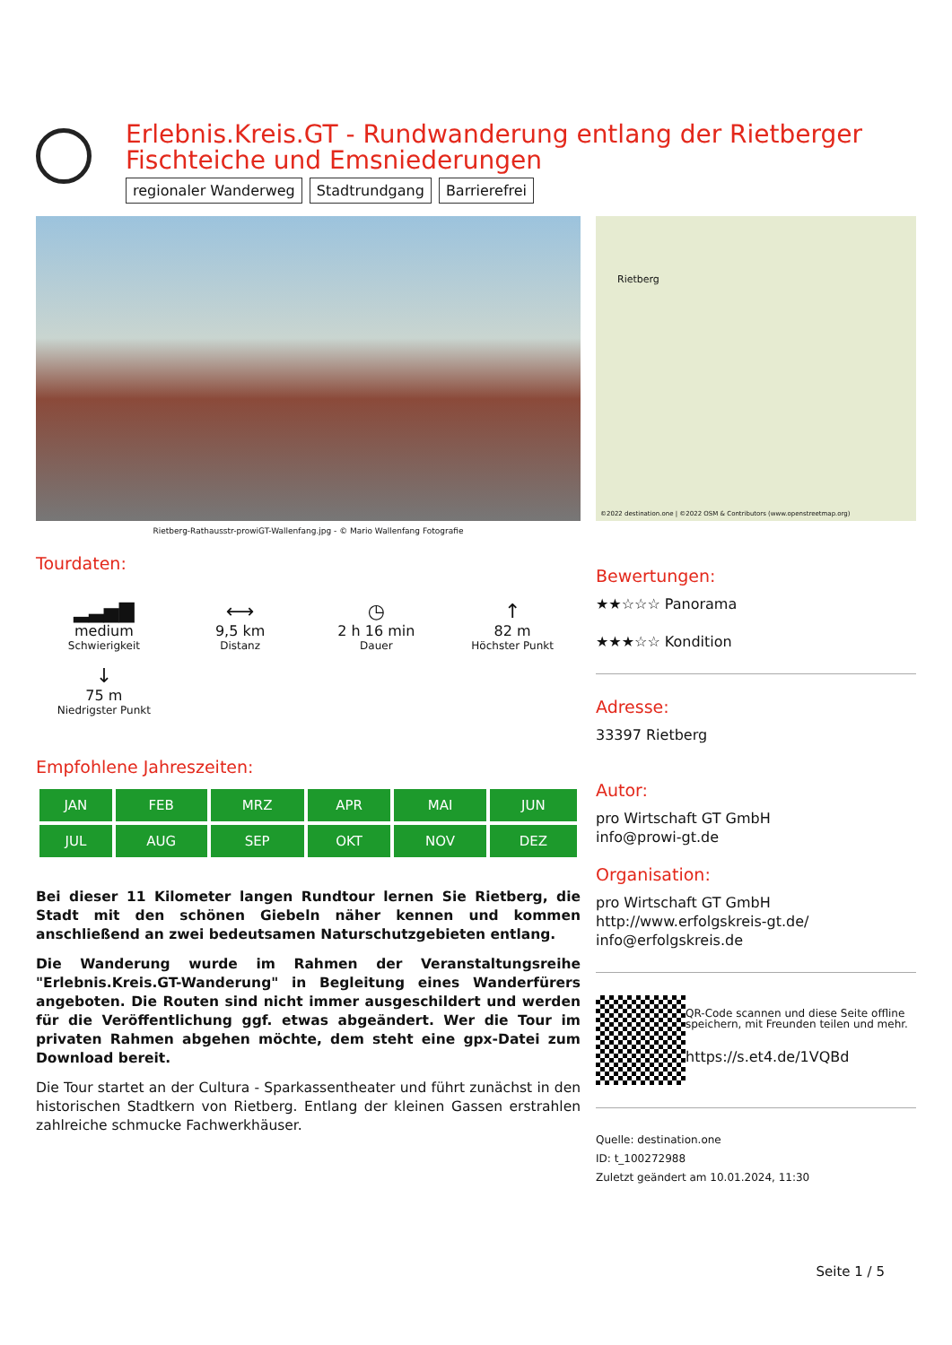Erlebnis.Kreis.GT - Rundwanderung entlang der Rietberger Fischteiche und Emsniederungen
regionaler Wanderweg Stadtrundgang Barrierefrei
Rietberg-Rathausstr-prowiGT-Wallenfang.jpg - © Mario Wallenfang Fotografie
Tourdaten:
▂▃▅▇
medium
Schwierigkeit
⟷
9,5 km
Distanz
◷
2 h 16 min
Dauer
↑
82 m
Höchster Punkt
↓
75 m
Niedrigster Punkt
Empfohlene Jahreszeiten:
| JAN | FEB | MRZ | APR | MAI | JUN |
| JUL | AUG | SEP | OKT | NOV | DEZ |
Bei dieser 11 Kilometer langen Rundtour lernen Sie Rietberg, die Stadt mit den schönen Giebeln näher kennen und kommen anschließend an zwei bedeutsamen Naturschutzgebieten entlang.
Die Wanderung wurde im Rahmen der Veranstaltungsreihe "Erlebnis.Kreis.GT-Wanderung" in Begleitung eines Wanderfürers angeboten. Die Routen sind nicht immer ausgeschildert und werden für die Veröffentlichung ggf. etwas abgeändert. Wer die Tour im privaten Rahmen abgehen möchte, dem steht eine gpx-Datei zum Download bereit.
Die Tour startet an der Cultura - Sparkassentheater und führt zunächst in den historischen Stadtkern von Rietberg. Entlang der kleinen Gassen erstrahlen zahlreiche schmucke Fachwerkhäuser.
Rietberg
©2022 destination.one | ©2022 OSM & Contributors (www.openstreetmap.org)
Bewertungen:
★★☆☆☆ Panorama
★★★☆☆ Kondition
Adresse:
33397 Rietberg
Autor:
pro Wirtschaft GT GmbH
info@prowi-gt.de
Organisation:
pro Wirtschaft GT GmbH
http://www.erfolgskreis-gt.de/
info@erfolgskreis.de
QR-Code scannen und diese Seite offline speichern, mit Freunden teilen und mehr.
https://s.et4.de/1VQBd
Quelle: destination.one
ID: t_100272988
Zuletzt geändert am 10.01.2024, 11:30
Seite 1 / 5